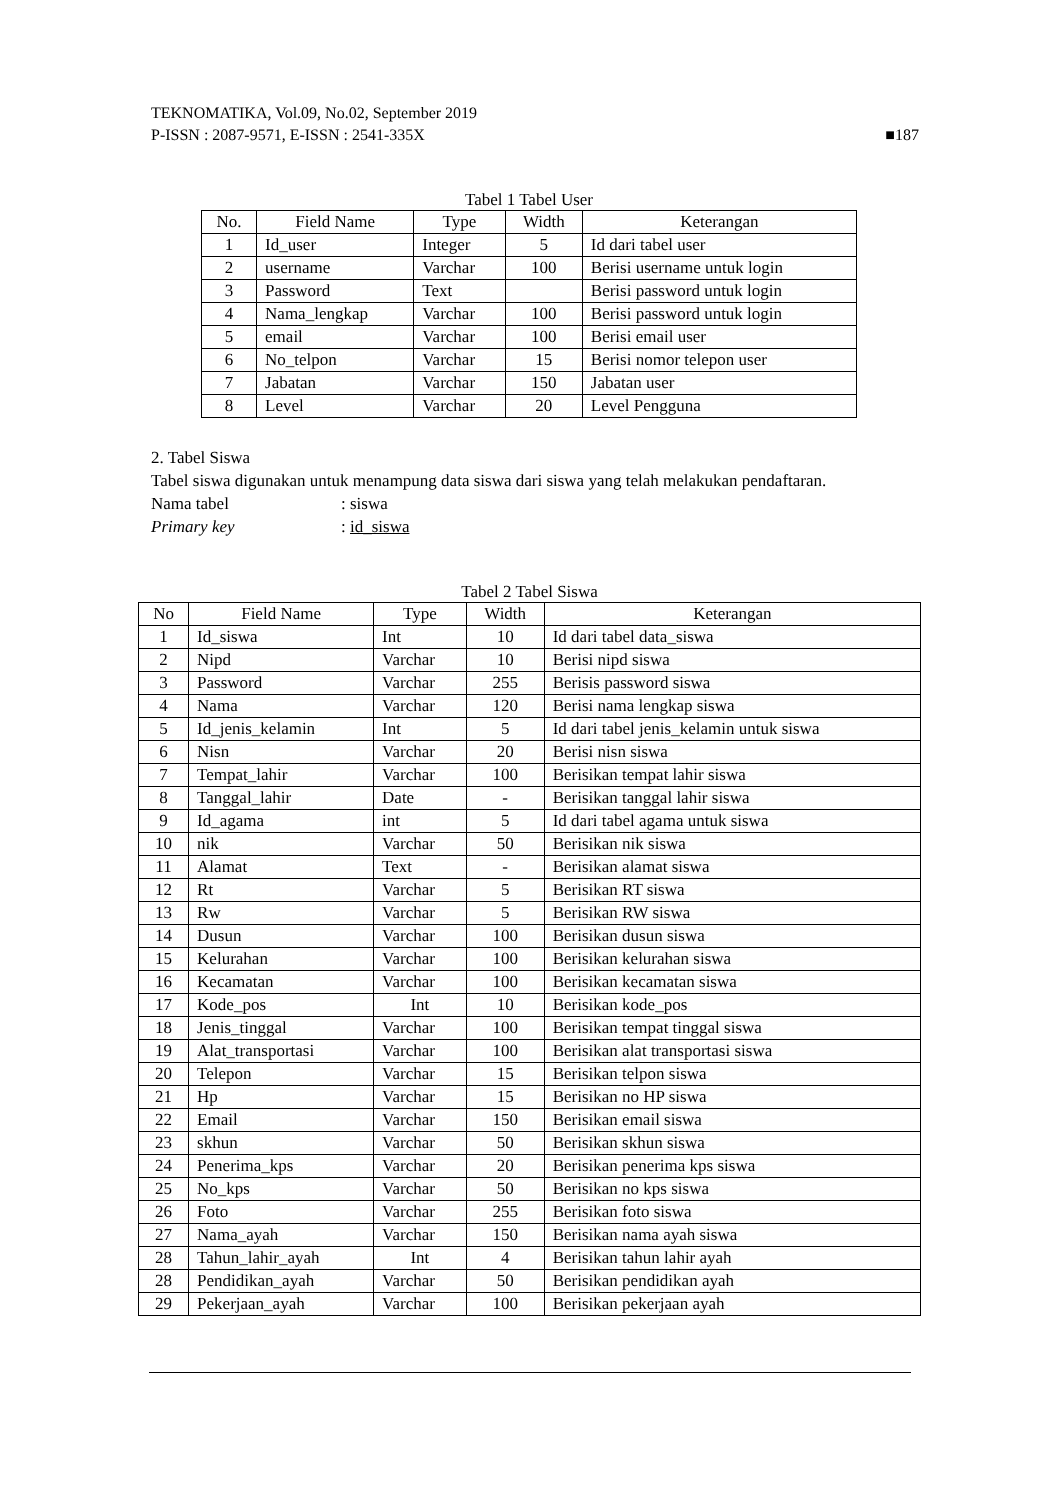TEKNOMATIKA, Vol.09, No.02, September 2019
P-ISSN : 2087-9571, E-ISSN : 2541-335X ■187
Tabel 1 Tabel User
| No. | Field Name | Type | Width | Keterangan |
| --- | --- | --- | --- | --- |
| 1 | Id_user | Integer | 5 | Id dari tabel user |
| 2 | username | Varchar | 100 | Berisi username untuk login |
| 3 | Password | Text | | Berisi password untuk login |
| 4 | Nama_lengkap | Varchar | 100 | Berisi password untuk login |
| 5 | email | Varchar | 100 | Berisi email user |
| 6 | No_telpon | Varchar | 15 | Berisi nomor telepon user |
| 7 | Jabatan | Varchar | 150 | Jabatan user |
| 8 | Level | Varchar | 20 | Level Pengguna |
2. Tabel Siswa
Tabel siswa digunakan untuk menampung data siswa dari siswa yang telah melakukan pendaftaran.
Nama tabel: siswa
Primary key: id_siswa
Tabel 2 Tabel Siswa
| No | Field Name | Type | Width | Keterangan |
| --- | --- | --- | --- | --- |
| 1 | Id_siswa | Int | 10 | Id dari tabel data_siswa |
| 2 | Nipd | Varchar | 10 | Berisi nipd siswa |
| 3 | Password | Varchar | 255 | Berisis password siswa |
| 4 | Nama | Varchar | 120 | Berisi nama lengkap siswa |
| 5 | Id_jenis_kelamin | Int | 5 | Id dari tabel jenis_kelamin untuk siswa |
| 6 | Nisn | Varchar | 20 | Berisi nisn siswa |
| 7 | Tempat_lahir | Varchar | 100 | Berisikan tempat lahir siswa |
| 8 | Tanggal_lahir | Date | - | Berisikan tanggal lahir siswa |
| 9 | Id_agama | int | 5 | Id dari tabel agama untuk siswa |
| 10 | nik | Varchar | 50 | Berisikan nik siswa |
| 11 | Alamat | Text | - | Berisikan alamat siswa |
| 12 | Rt | Varchar | 5 | Berisikan RT siswa |
| 13 | Rw | Varchar | 5 | Berisikan RW siswa |
| 14 | Dusun | Varchar | 100 | Berisikan dusun siswa |
| 15 | Kelurahan | Varchar | 100 | Berisikan kelurahan siswa |
| 16 | Kecamatan | Varchar | 100 | Berisikan kecamatan siswa |
| 17 | Kode_pos | Int | 10 | Berisikan kode_pos |
| 18 | Jenis_tinggal | Varchar | 100 | Berisikan tempat tinggal siswa |
| 19 | Alat_transportasi | Varchar | 100 | Berisikan alat transportasi siswa |
| 20 | Telepon | Varchar | 15 | Berisikan telpon siswa |
| 21 | Hp | Varchar | 15 | Berisikan no HP siswa |
| 22 | Email | Varchar | 150 | Berisikan email siswa |
| 23 | skhun | Varchar | 50 | Berisikan skhun siswa |
| 24 | Penerima_kps | Varchar | 20 | Berisikan penerima kps siswa |
| 25 | No_kps | Varchar | 50 | Berisikan no kps siswa |
| 26 | Foto | Varchar | 255 | Berisikan foto siswa |
| 27 | Nama_ayah | Varchar | 150 | Berisikan nama ayah siswa |
| 28 | Tahun_lahir_ayah | Int | 4 | Berisikan tahun lahir ayah |
| 28 | Pendidikan_ayah | Varchar | 50 | Berisikan pendidikan ayah |
| 29 | Pekerjaan_ayah | Varchar | 100 | Berisikan pekerjaan ayah |